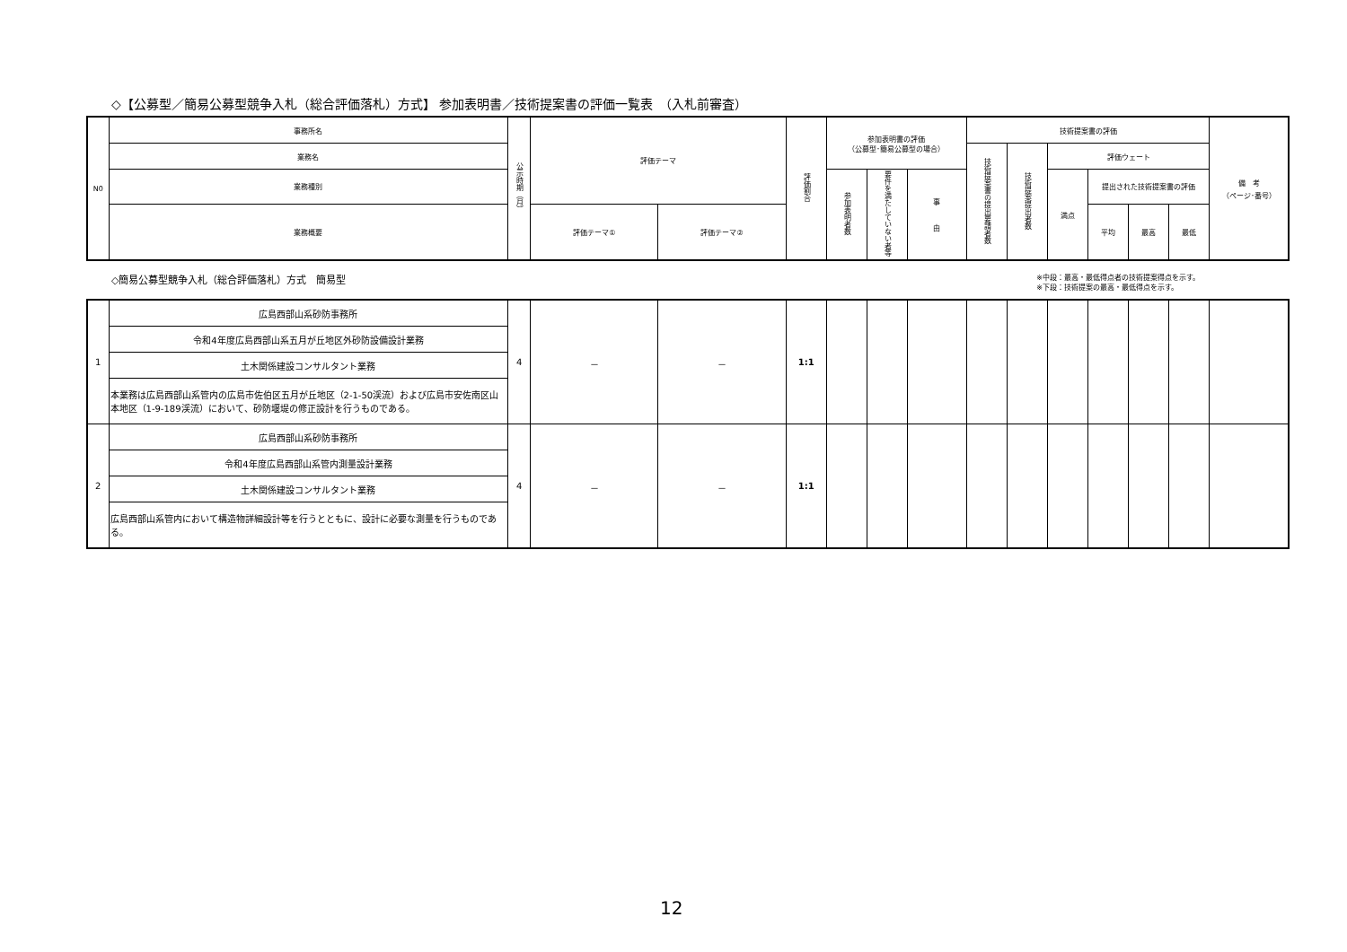◇【公募型／簡易公募型競争入札（総合評価落札）方式】 参加表明書／技術提案書の評価一覧表　（入札前審査）
| N0 | 事務所名 | 公示時期（月） | 評価テーマ | | 評価割合 | 参加表明書の評価 （公募型･簡易公募型の場合） | | | 技術提案書の評価 | | | | | | 備 考 （ページ･番号） |
| --- | --- | --- | --- | --- | --- | --- | --- | --- | --- | --- | --- | --- | --- | --- | --- |
| | 業務名 | | | | | | | | 技術提案書の提出要請者数 | 技術提案提出者数 | 評価ウェート | | | | |
| | 業務種別 | | | | | 参加表明者数 | 要件を満たしていない者等 | 事 由 | | | 満点 | 提出された技術提案書の評価 | | | |
| | 業務概要 | | 評価テーマ① | 評価テーマ② | | | | | | | | 平均 | 最高 | 最低 | |
◇簡易公募型競争入札（総合評価落札）方式　簡易型 ※中段：最高・最低得点者の技術提案得点を示す。
※下段：技術提案の最高・最低得点を示す。
| 1 | 広島西部山系砂防事務所 | 4 | － | － | 1:1 | | | | | | | | | | |
| | 令和4年度広島西部山系五月が丘地区外砂防設備設計業務 | | | | | | | | | | | | | | |
| | 土木関係建設コンサルタント業務 | | | | | | | | | | | | | | |
| | 本業務は広島西部山系管内の広島市佐伯区五月が丘地区（2-1-50渓流）および広島市安佐南区山本地区（1-9-189渓流）において、砂防堰堤の修正設計を行うものである。 | | | | | | | | | | | | | | |
| 2 | 広島西部山系砂防事務所 | 4 | － | － | 1:1 | | | | | | | | | | |
| | 令和4年度広島西部山系管内測量設計業務 | | | | | | | | | | | | | | |
| | 土木関係建設コンサルタント業務 | | | | | | | | | | | | | | |
| | 広島西部山系管内において構造物詳細設計等を行うとともに、設計に必要な測量を行うものである。 | | | | | | | | | | | | | | |
12